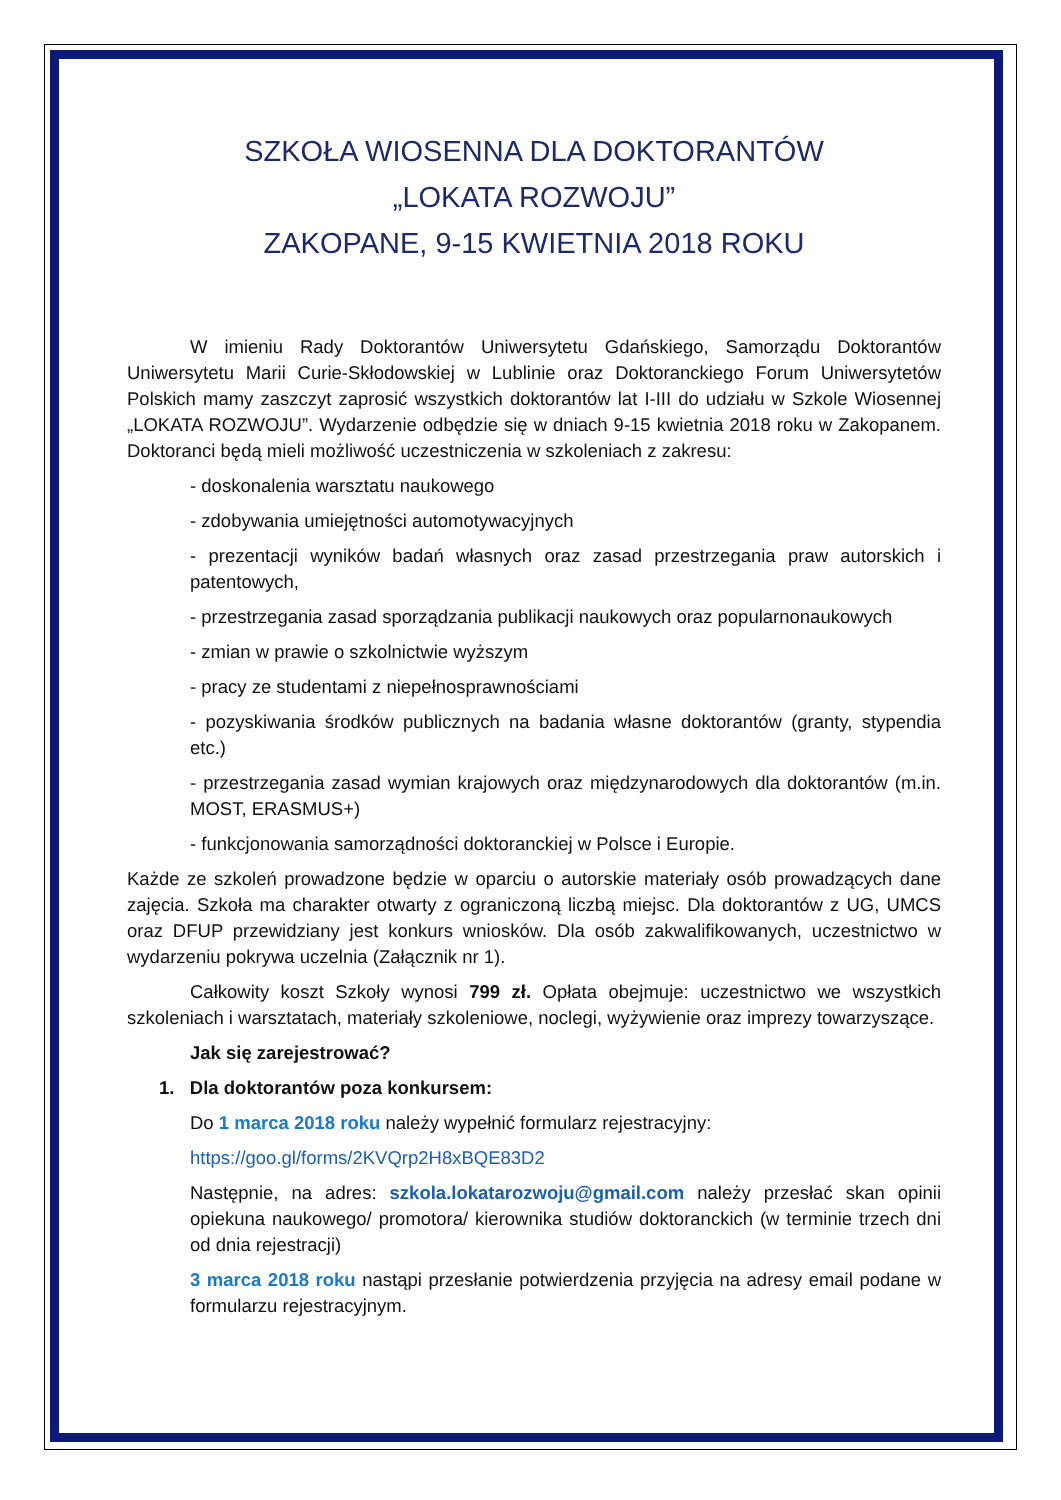SZKOŁA WIOSENNA DLA DOKTORANTÓW
„LOKATA ROZWOJU”
ZAKOPANE, 9-15 KWIETNIA 2018 ROKU
W imieniu Rady Doktorantów Uniwersytetu Gdańskiego, Samorządu Doktorantów Uniwersytetu Marii Curie-Skłodowskiej w Lublinie oraz Doktoranckiego Forum Uniwersytetów Polskich mamy zaszczyt zaprosić wszystkich doktorantów lat I-III do udziału w Szkole Wiosennej „LOKATA ROZWOJU”. Wydarzenie odbędzie się w dniach 9-15 kwietnia 2018 roku w Zakopanem. Doktoranci będą mieli możliwość uczestniczenia w szkoleniach z zakresu:
- doskonalenia warsztatu naukowego
- zdobywania umiejętności automotywacyjnych
- prezentacji wyników badań własnych oraz zasad przestrzegania praw autorskich i patentowych,
- przestrzegania zasad sporządzania publikacji naukowych oraz popularnonaukowych
- zmian w prawie o szkolnictwie wyższym
- pracy ze studentami z niepełnosprawnościami
- pozyskiwania środków publicznych na badania własne doktorantów (granty, stypendia etc.)
- przestrzegania zasad wymian krajowych oraz międzynarodowych dla doktorantów (m.in. MOST, ERASMUS+)
- funkcjonowania samorządności doktoranckiej w Polsce i Europie.
Każde ze szkoleń prowadzone będzie w oparciu o autorskie materiały osób prowadzących dane zajęcia. Szkoła ma charakter otwarty z ograniczoną liczbą miejsc. Dla doktorantów z UG, UMCS oraz DFUP przewidziany jest konkurs wniosków. Dla osób zakwalifikowanych, uczestnictwo w wydarzeniu pokrywa uczelnia (Załącznik nr 1).
Całkowity koszt Szkoły wynosi 799 zł. Opłata obejmuje: uczestnictwo we wszystkich szkoleniach i warsztatach, materiały szkoleniowe, noclegi, wyżywienie oraz imprezy towarzyszące.
Jak się zarejestrować?
1. Dla doktorantów poza konkursem:
Do 1 marca 2018 roku należy wypełnić formularz rejestracyjny:
https://goo.gl/forms/2KVQrp2H8xBQE83D2
Następnie, na adres: szkola.lokatarozwoju@gmail.com należy przesłać skan opinii opiekuna naukowego/ promotora/ kierownika studiów doktoranckich (w terminie trzech dni od dnia rejestracji)
3 marca 2018 roku nastąpi przesłanie potwierdzenia przyjęcia na adresy email podane w formularzu rejestracyjnym.